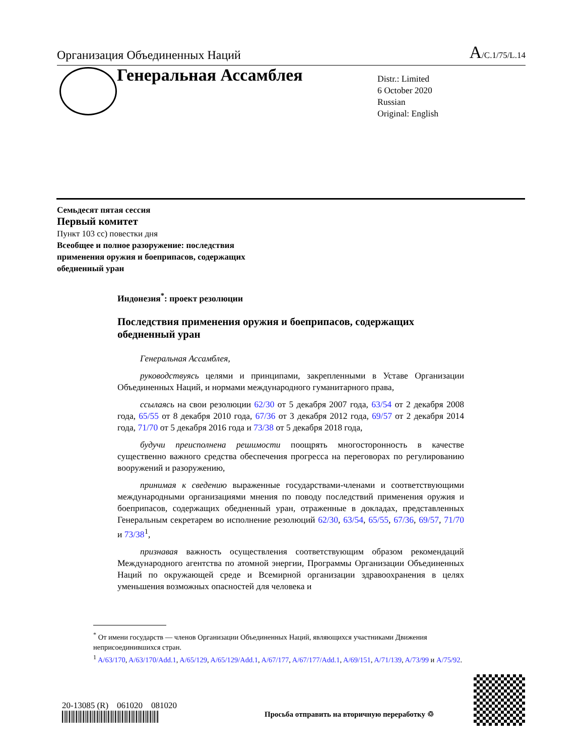Организация Объединенных Наций A/C.1/75/L.14
Генеральная Ассамблея
Distr.: Limited
6 October 2020
Russian
Original: English
Семьдесят пятая сессия
Первый комитет
Пункт 103 cc) повестки дня
Всеобщее и полное разоружение: последствия
применения оружия и боеприпасов, содержащих
обедненный уран
Индонезия<sup>*</sup>: проект резолюции
Последствия применения оружия и боеприпасов, содержащих обедненный уран
Генеральная Ассамблея,
руководствуясь целями и принципами, закрепленными в Уставе Организации Объединенных Наций, и нормами международного гуманитарного права,
ссылаясь на свои резолюции 62/30 от 5 декабря 2007 года, 63/54 от 2 декабря 2008 года, 65/55 от 8 декабря 2010 года, 67/36 от 3 декабря 2012 года, 69/57 от 2 декабря 2014 года, 71/70 от 5 декабря 2016 года и 73/38 от 5 декабря 2018 года,
будучи преисполнена решимости поощрять многосторонность в качестве существенно важного средства обеспечения прогресса на переговорах по регулированию вооружений и разоружению,
принимая к сведению выраженные государствами-членами и соответствующими международными организациями мнения по поводу последствий применения оружия и боеприпасов, содержащих обедненный уран, отраженные в докладах, представленных Генеральным секретарем во исполнение резолюций 62/30, 63/54, 65/55, 67/36, 69/57, 71/70 и 73/38<sup>1</sup>,
признавая важность осуществления соответствующим образом рекомендаций Международного агентства по атомной энергии, Программы Организации Объединенных Наций по окружающей среде и Всемирной организации здравоохранения в целях уменьшения возможных опасностей для человека и
<sup>*</sup> От имени государств — членов Организации Объединенных Наций, являющихся участниками Движения неприсоединившихся стран.
<sup>1</sup> A/63/170, A/63/170/Add.1, A/65/129, A/65/129/Add.1, A/67/177, A/67/177/Add.1, A/69/151, A/71/139, A/73/99 и A/75/92.
20-13085 (R) 061020 081020
Просьба отправить на вторичную переработку ♲